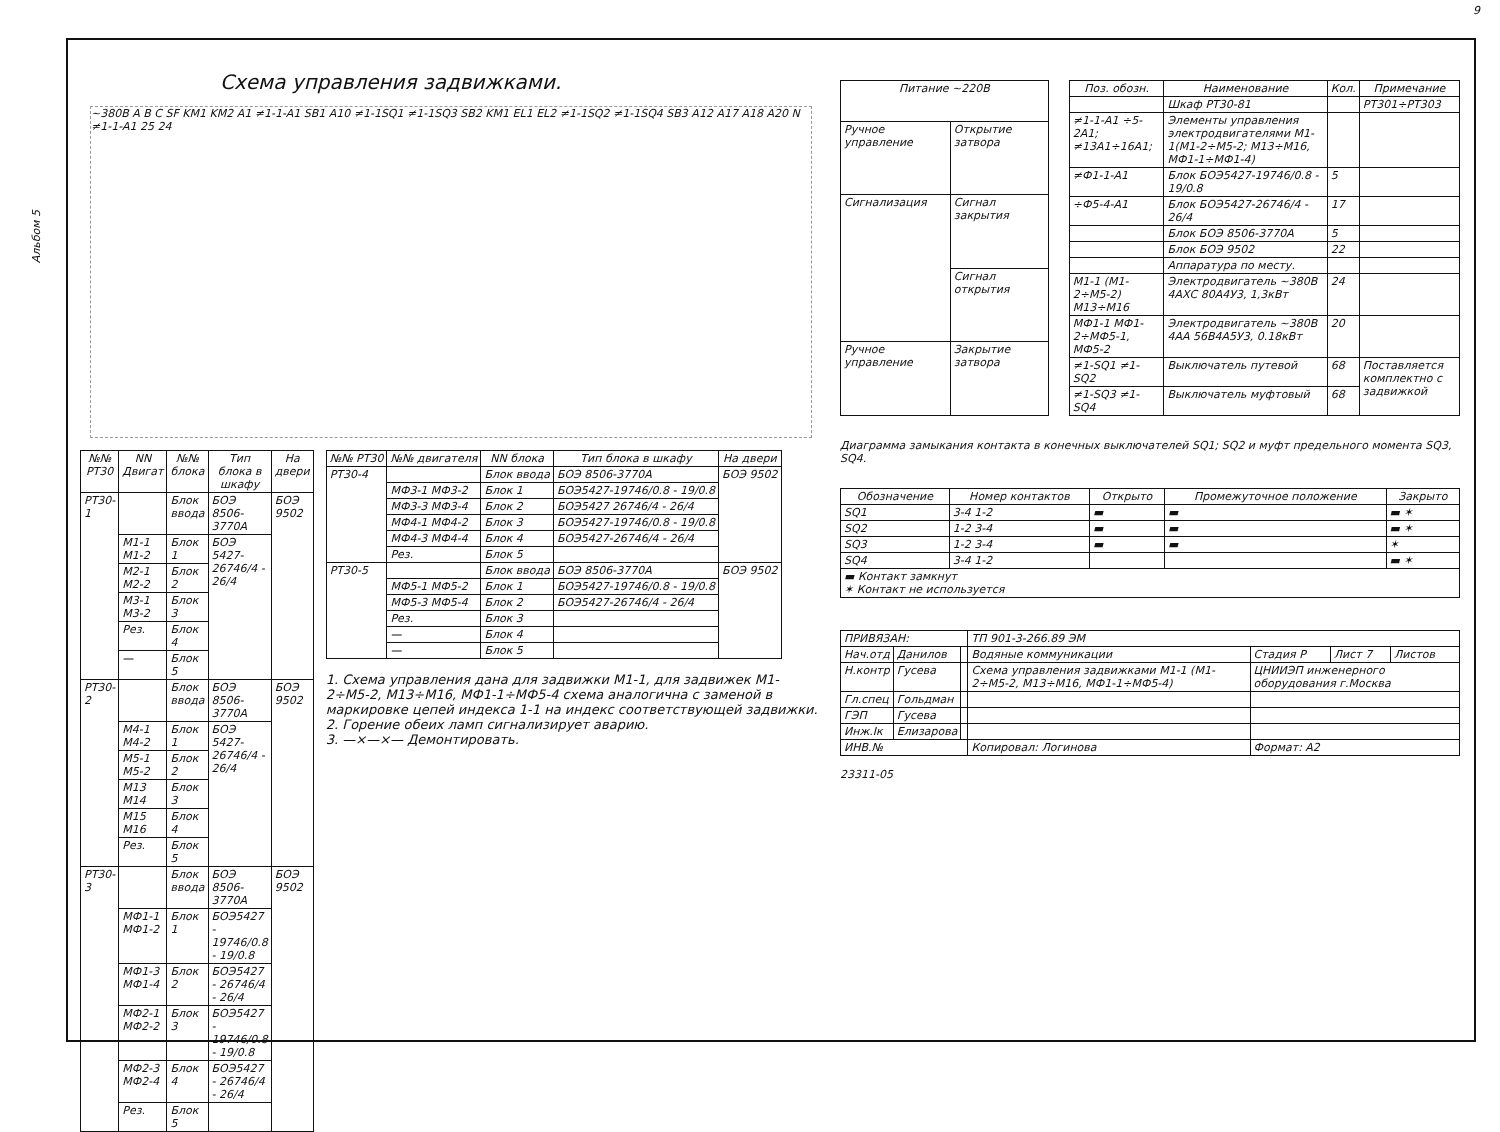9
Альбом 5
Схема управления задвижками.
~380В A B C SF KM1 KM2 A1 ≠1-1-A1 SB1 A10 ≠1-1SQ1 ≠1-1SQ3 SB2 KM1 EL1 EL2 ≠1-1SQ2 ≠1-1SQ4 SB3 A12 A17 A18 A20 N ≠1-1-A1 25 24
| №№ РТ30 | NN Двигат | №№ блока | Тип блока в шкафу | На двери |
| --- | --- | --- | --- | --- |
| РТ30-1 | | Блок ввода | БОЭ 8506-3770А | БОЭ 9502 |
| | М1-1 М1-2 | Блок 1 | БОЭ 5427-26746/4 - 26/4 | |
| | М2-1 М2-2 | Блок 2 | | |
| | М3-1 М3-2 | Блок 3 | | |
| | Рез. | Блок 4 | | |
| | — | Блок 5 | | |
| РТ30-2 | | Блок ввода | БОЭ 8506-3770А | БОЭ 9502 |
| | М4-1 М4-2 | Блок 1 | БОЭ 5427-26746/4 - 26/4 | |
| | М5-1 М5-2 | Блок 2 | | |
| | М13 М14 | Блок 3 | | |
| | М15 М16 | Блок 4 | | |
| | Рез. | Блок 5 | | |
| РТ30-3 | | Блок ввода | БОЭ 8506-3770А | БОЭ 9502 |
| | МФ1-1 МФ1-2 | Блок 1 | БОЭ5427 - 19746/0.8 - 19/0.8 | |
| | МФ1-3 МФ1-4 | Блок 2 | БОЭ5427 - 26746/4 - 26/4 | |
| | МФ2-1 МФ2-2 | Блок 3 | БОЭ5427 - 19746/0.8 - 19/0.8 | |
| | МФ2-3 МФ2-4 | Блок 4 | БОЭ5427 - 26746/4 - 26/4 | |
| | Рез. | Блок 5 | | |
| №№ РТ30 | №№ двигателя | NN блока | Тип блока в шкафу | На двери |
| --- | --- | --- | --- | --- |
| РТ30-4 | | Блок ввода | БОЭ 8506-3770А | БОЭ 9502 |
| | МФ3-1 МФ3-2 | Блок 1 | БОЭ5427-19746/0.8 - 19/0.8 | |
| | МФ3-3 МФ3-4 | Блок 2 | БОЭ5427 26746/4 - 26/4 | |
| | МФ4-1 МФ4-2 | Блок 3 | БОЭ5427-19746/0.8 - 19/0.8 | |
| | МФ4-3 МФ4-4 | Блок 4 | БОЭ5427-26746/4 - 26/4 | |
| | Рез. | Блок 5 | | |
| РТ30-5 | | Блок ввода | БОЭ 8506-3770А | БОЭ 9502 |
| | МФ5-1 МФ5-2 | Блок 1 | БОЭ5427-19746/0.8 - 19/0.8 | |
| | МФ5-3 МФ5-4 | Блок 2 | БОЭ5427-26746/4 - 26/4 | |
| | Рез. | Блок 3 | | |
| | — | Блок 4 | | |
| | — | Блок 5 | | |
1. Схема управления дана для задвижки М1-1, для задвижек М1-2÷М5-2, М13÷М16, МФ1-1÷МФ5-4 схема аналогична с заменой в маркировке цепей индекса 1-1 на индекс соответствующей задвижки.
2. Горение обеих ламп сигнализирует аварию.
3. —×—×— Демонтировать.
| Питание ~220В | |
| --- | --- |
| Ручное управление | Открытие затвора |
| Сигнализация | Сигнал закрытия |
| | Сигнал открытия |
| Ручное управление | Закрытие затвора |
| Поз. обозн. | Наименование | Кол. | Примечание |
| --- | --- | --- | --- |
| | Шкаф РТ30-81 | | РТ301÷РТ303 |
| ≠1-1-А1 ÷5-2А1; ≠13А1÷16А1; | Элементы управления электродвигателями М1-1(М1-2÷М5-2; М13÷М16, МФ1-1÷МФ1-4) | | |
| ≠Ф1-1-А1 | Блок БОЭ5427-19746/0.8 - 19/0.8 | 5 | |
| ÷Ф5-4-А1 | Блок БОЭ5427-26746/4 - 26/4 | 17 | |
| | Блок БОЭ 8506-3770А | 5 | |
| | Блок БОЭ 9502 | 22 | |
| | Аппаратура по месту. | | |
| М1-1 (М1-2÷М5-2) М13÷М16 | Электродвигатель ~380В 4АХС 80А4У3, 1,3кВт | 24 | |
| МФ1-1 МФ1-2÷МФ5-1, МФ5-2 | Электродвигатель ~380В 4АА 56В4А5У3, 0.18кВт | 20 | |
| ≠1-SQ1 ≠1-SQ2 | Выключатель путевой | 68 | Поставляется комплектно с задвижкой |
| ≠1-SQ3 ≠1-SQ4 | Выключатель муфтовый | 68 | |
Диаграмма замыкания контакта в конечных выключателей SQ1; SQ2 и муфт предельного момента SQ3, SQ4.
| Обозначение | Номер контактов | Открыто | Промежуточное положение | Закрыто |
| --- | --- | --- | --- | --- |
| SQ1 | 3-4 1-2 | ▬ | ▬ | ▬ ✶ |
| SQ2 | 1-2 3-4 | ▬ | ▬ | ▬ ✶ |
| SQ3 | 1-2 3-4 | ▬ | ▬ | ✶ |
| SQ4 | 3-4 1-2 | | | ▬ ✶ |
| ▬ Контакт замкнут ✶ Контакт не используется | | | | |
| ПРИВЯЗАН: | | | ТП 901-3-266.89 ЭМ | | | |
| Нач.отд | Данилов | | Водяные коммуникации | Стадия Р | Лист 7 | Листов |
| Н.контр | Гусева | | Схема управления задвижками М1-1 (М1-2÷М5-2, М13÷М16, МФ1-1÷МФ5-4) | ЦНИИЭП инженерного оборудования г.Москва | | |
| Гл.спец | Гольдман | | | | | |
| ГЭП | Гусева | | | | | |
| Инж.Iк | Елизарова | | | | | |
| ИНВ.№ | | | Копировал: Логинова | Формат: А2 | | |
23311-05